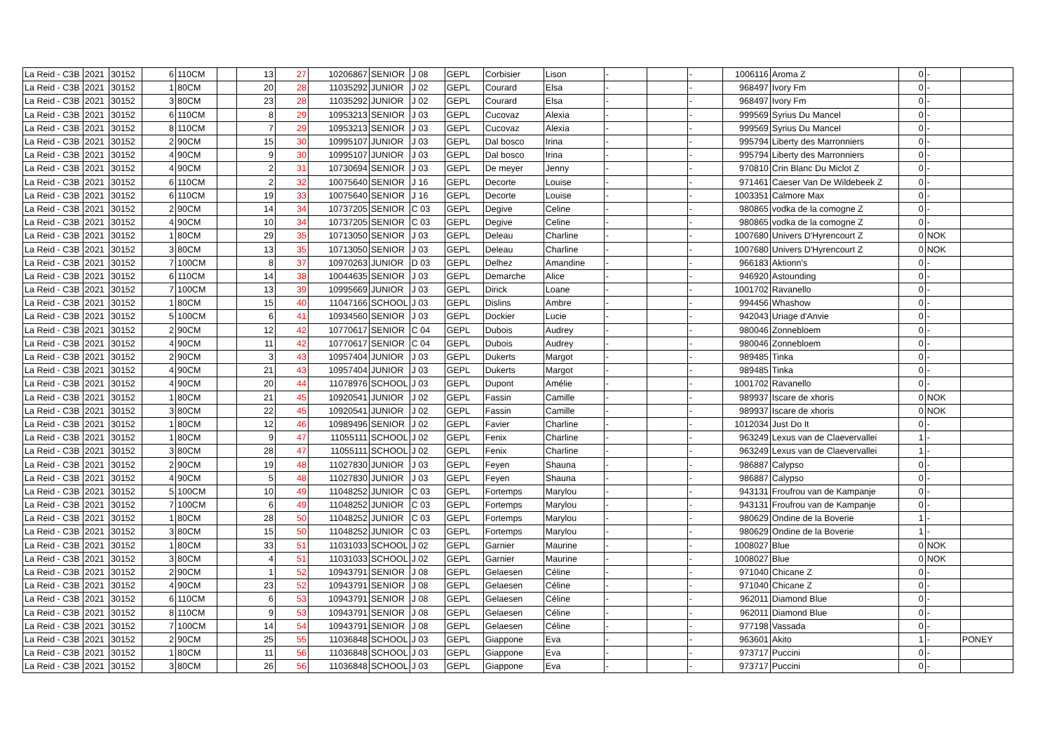| La Reid - C3B | 2021 | 30152 | 6 | 110CM | | 13 | 27 | 10206867 | SENIOR | J 08 | GEPL | Corbisier | Lison | - | | - | 1006116 | Aroma Z | 0 | - | |
| La Reid - C3B | 2021 | 30152 | 1 | 80CM | | 20 | 28 | 11035292 | JUNIOR | J 02 | GEPL | Courard | Elsa | - | | - | 968497 | Ivory Fm | 0 | - | |
| La Reid - C3B | 2021 | 30152 | 3 | 80CM | | 23 | 28 | 11035292 | JUNIOR | J 02 | GEPL | Courard | Elsa | - | | - | 968497 | Ivory Fm | 0 | - | |
| La Reid - C3B | 2021 | 30152 | 6 | 110CM | | 8 | 29 | 10953213 | SENIOR | J 03 | GEPL | Cucovaz | Alexia | - | | - | 999569 | Syrius Du Mancel | 0 | - | |
| La Reid - C3B | 2021 | 30152 | 8 | 110CM | | 7 | 29 | 10953213 | SENIOR | J 03 | GEPL | Cucovaz | Alexia | - | | - | 999569 | Syrius Du Mancel | 0 | - | |
| La Reid - C3B | 2021 | 30152 | 2 | 90CM | | 15 | 30 | 10995107 | JUNIOR | J 03 | GEPL | Dal bosco | Irina | - | | - | 995794 | Liberty des Marronniers | 0 | - | |
| La Reid - C3B | 2021 | 30152 | 4 | 90CM | | 9 | 30 | 10995107 | JUNIOR | J 03 | GEPL | Dal bosco | Irina | - | | - | 995794 | Liberty des Marronniers | 0 | - | |
| La Reid - C3B | 2021 | 30152 | 4 | 90CM | | 2 | 31 | 10730694 | SENIOR | J 03 | GEPL | De meyer | Jenny | - | | - | 970810 | Crin Blanc Du Miclot Z | 0 | - | |
| La Reid - C3B | 2021 | 30152 | 6 | 110CM | | 2 | 32 | 10075640 | SENIOR | J 16 | GEPL | Decorte | Louise | - | | - | 971461 | Caeser Van De Wildebeek Z | 0 | - | |
| La Reid - C3B | 2021 | 30152 | 6 | 110CM | | 19 | 33 | 10075640 | SENIOR | J 16 | GEPL | Decorte | Louise | - | | - | 1003351 | Calmore Max | 0 | - | |
| La Reid - C3B | 2021 | 30152 | 2 | 90CM | | 14 | 34 | 10737205 | SENIOR | C 03 | GEPL | Degive | Celine | - | | - | 980865 | vodka de la comogne Z | 0 | - | |
| La Reid - C3B | 2021 | 30152 | 4 | 90CM | | 10 | 34 | 10737205 | SENIOR | C 03 | GEPL | Degive | Celine | - | | - | 980865 | vodka de la comogne Z | 0 | - | |
| La Reid - C3B | 2021 | 30152 | 1 | 80CM | | 29 | 35 | 10713050 | SENIOR | J 03 | GEPL | Deleau | Charline | - | | - | 1007680 | Univers D'Hyrencourt Z | 0 | NOK | |
| La Reid - C3B | 2021 | 30152 | 3 | 80CM | | 13 | 35 | 10713050 | SENIOR | J 03 | GEPL | Deleau | Charline | - | | - | 1007680 | Univers D'Hyrencourt Z | 0 | NOK | |
| La Reid - C3B | 2021 | 30152 | 7 | 100CM | | 8 | 37 | 10970263 | JUNIOR | D 03 | GEPL | Delhez | Amandine | - | | - | 966183 | Aktionn's | 0 | - | |
| La Reid - C3B | 2021 | 30152 | 6 | 110CM | | 14 | 38 | 10044635 | SENIOR | J 03 | GEPL | Demarche | Alice | - | | - | 946920 | Astounding | 0 | - | |
| La Reid - C3B | 2021 | 30152 | 7 | 100CM | | 13 | 39 | 10995669 | JUNIOR | J 03 | GEPL | Dirick | Loane | - | | - | 1001702 | Ravanello | 0 | - | |
| La Reid - C3B | 2021 | 30152 | 1 | 80CM | | 15 | 40 | 11047166 | SCHOOL | J 03 | GEPL | Dislins | Ambre | - | | - | 994456 | Whashow | 0 | - | |
| La Reid - C3B | 2021 | 30152 | 5 | 100CM | | 6 | 41 | 10934560 | SENIOR | J 03 | GEPL | Dockier | Lucie | - | | - | 942043 | Uriage d'Anvie | 0 | - | |
| La Reid - C3B | 2021 | 30152 | 2 | 90CM | | 12 | 42 | 10770617 | SENIOR | C 04 | GEPL | Dubois | Audrey | - | | - | 980046 | Zonnebloem | 0 | - | |
| La Reid - C3B | 2021 | 30152 | 4 | 90CM | | 11 | 42 | 10770617 | SENIOR | C 04 | GEPL | Dubois | Audrey | - | | - | 980046 | Zonnebloem | 0 | - | |
| La Reid - C3B | 2021 | 30152 | 2 | 90CM | | 3 | 43 | 10957404 | JUNIOR | J 03 | GEPL | Dukerts | Margot | - | | - | 989485 | Tinka | 0 | - | |
| La Reid - C3B | 2021 | 30152 | 4 | 90CM | | 21 | 43 | 10957404 | JUNIOR | J 03 | GEPL | Dukerts | Margot | - | | - | 989485 | Tinka | 0 | - | |
| La Reid - C3B | 2021 | 30152 | 4 | 90CM | | 20 | 44 | 11078976 | SCHOOL | J 03 | GEPL | Dupont | Amélie | - | | - | 1001702 | Ravanello | 0 | - | |
| La Reid - C3B | 2021 | 30152 | 1 | 80CM | | 21 | 45 | 10920541 | JUNIOR | J 02 | GEPL | Fassin | Camille | - | | - | 989937 | Iscare de xhoris | 0 | NOK | |
| La Reid - C3B | 2021 | 30152 | 3 | 80CM | | 22 | 45 | 10920541 | JUNIOR | J 02 | GEPL | Fassin | Camille | - | | - | 989937 | Iscare de xhoris | 0 | NOK | |
| La Reid - C3B | 2021 | 30152 | 1 | 80CM | | 12 | 46 | 10989496 | SENIOR | J 02 | GEPL | Favier | Charline | - | | - | 1012034 | Just Do It | 0 | - | |
| La Reid - C3B | 2021 | 30152 | 1 | 80CM | | 9 | 47 | 11055111 | SCHOOL | J 02 | GEPL | Fenix | Charline | - | | - | 963249 | Lexus van de Claevervallei | 1 | - | |
| La Reid - C3B | 2021 | 30152 | 3 | 80CM | | 28 | 47 | 11055111 | SCHOOL | J 02 | GEPL | Fenix | Charline | - | | - | 963249 | Lexus van de Claevervallei | 1 | - | |
| La Reid - C3B | 2021 | 30152 | 2 | 90CM | | 19 | 48 | 11027830 | JUNIOR | J 03 | GEPL | Feyen | Shauna | - | | - | 986887 | Calypso | 0 | - | |
| La Reid - C3B | 2021 | 30152 | 4 | 90CM | | 5 | 48 | 11027830 | JUNIOR | J 03 | GEPL | Feyen | Shauna | - | | - | 986887 | Calypso | 0 | - | |
| La Reid - C3B | 2021 | 30152 | 5 | 100CM | | 10 | 49 | 11048252 | JUNIOR | C 03 | GEPL | Fortemps | Marylou | - | | - | 943131 | Froufrou van de Kampanje | 0 | - | |
| La Reid - C3B | 2021 | 30152 | 7 | 100CM | | 6 | 49 | 11048252 | JUNIOR | C 03 | GEPL | Fortemps | Marylou | - | | - | 943131 | Froufrou van de Kampanje | 0 | - | |
| La Reid - C3B | 2021 | 30152 | 1 | 80CM | | 28 | 50 | 11048252 | JUNIOR | C 03 | GEPL | Fortemps | Marylou | - | | - | 980629 | Ondine de la Boverie | 1 | - | |
| La Reid - C3B | 2021 | 30152 | 3 | 80CM | | 15 | 50 | 11048252 | JUNIOR | C 03 | GEPL | Fortemps | Marylou | - | | - | 980629 | Ondine de la Boverie | 1 | - | |
| La Reid - C3B | 2021 | 30152 | 1 | 80CM | | 33 | 51 | 11031033 | SCHOOL | J 02 | GEPL | Garnier | Maurine | - | | - | 1008027 | Blue | 0 | NOK | |
| La Reid - C3B | 2021 | 30152 | 3 | 80CM | | 4 | 51 | 11031033 | SCHOOL | J 02 | GEPL | Garnier | Maurine | - | | - | 1008027 | Blue | 0 | NOK | |
| La Reid - C3B | 2021 | 30152 | 2 | 90CM | | 1 | 52 | 10943791 | SENIOR | J 08 | GEPL | Gelaesen | Céline | - | | - | 971040 | Chicane Z | 0 | - | |
| La Reid - C3B | 2021 | 30152 | 4 | 90CM | | 23 | 52 | 10943791 | SENIOR | J 08 | GEPL | Gelaesen | Céline | - | | - | 971040 | Chicane Z | 0 | - | |
| La Reid - C3B | 2021 | 30152 | 6 | 110CM | | 6 | 53 | 10943791 | SENIOR | J 08 | GEPL | Gelaesen | Céline | - | | - | 962011 | Diamond Blue | 0 | - | |
| La Reid - C3B | 2021 | 30152 | 8 | 110CM | | 9 | 53 | 10943791 | SENIOR | J 08 | GEPL | Gelaesen | Céline | - | | - | 962011 | Diamond Blue | 0 | - | |
| La Reid - C3B | 2021 | 30152 | 7 | 100CM | | 14 | 54 | 10943791 | SENIOR | J 08 | GEPL | Gelaesen | Céline | - | | - | 977198 | Vassada | 0 | - | |
| La Reid - C3B | 2021 | 30152 | 2 | 90CM | | 25 | 55 | 11036848 | SCHOOL | J 03 | GEPL | Giappone | Eva | - | | - | 963601 | Akito | 1 | - | PONEY |
| La Reid - C3B | 2021 | 30152 | 1 | 80CM | | 11 | 56 | 11036848 | SCHOOL | J 03 | GEPL | Giappone | Eva | - | | - | 973717 | Puccini | 0 | - | |
| La Reid - C3B | 2021 | 30152 | 3 | 80CM | | 26 | 56 | 11036848 | SCHOOL | J 03 | GEPL | Giappone | Eva | - | | - | 973717 | Puccini | 0 | - | |